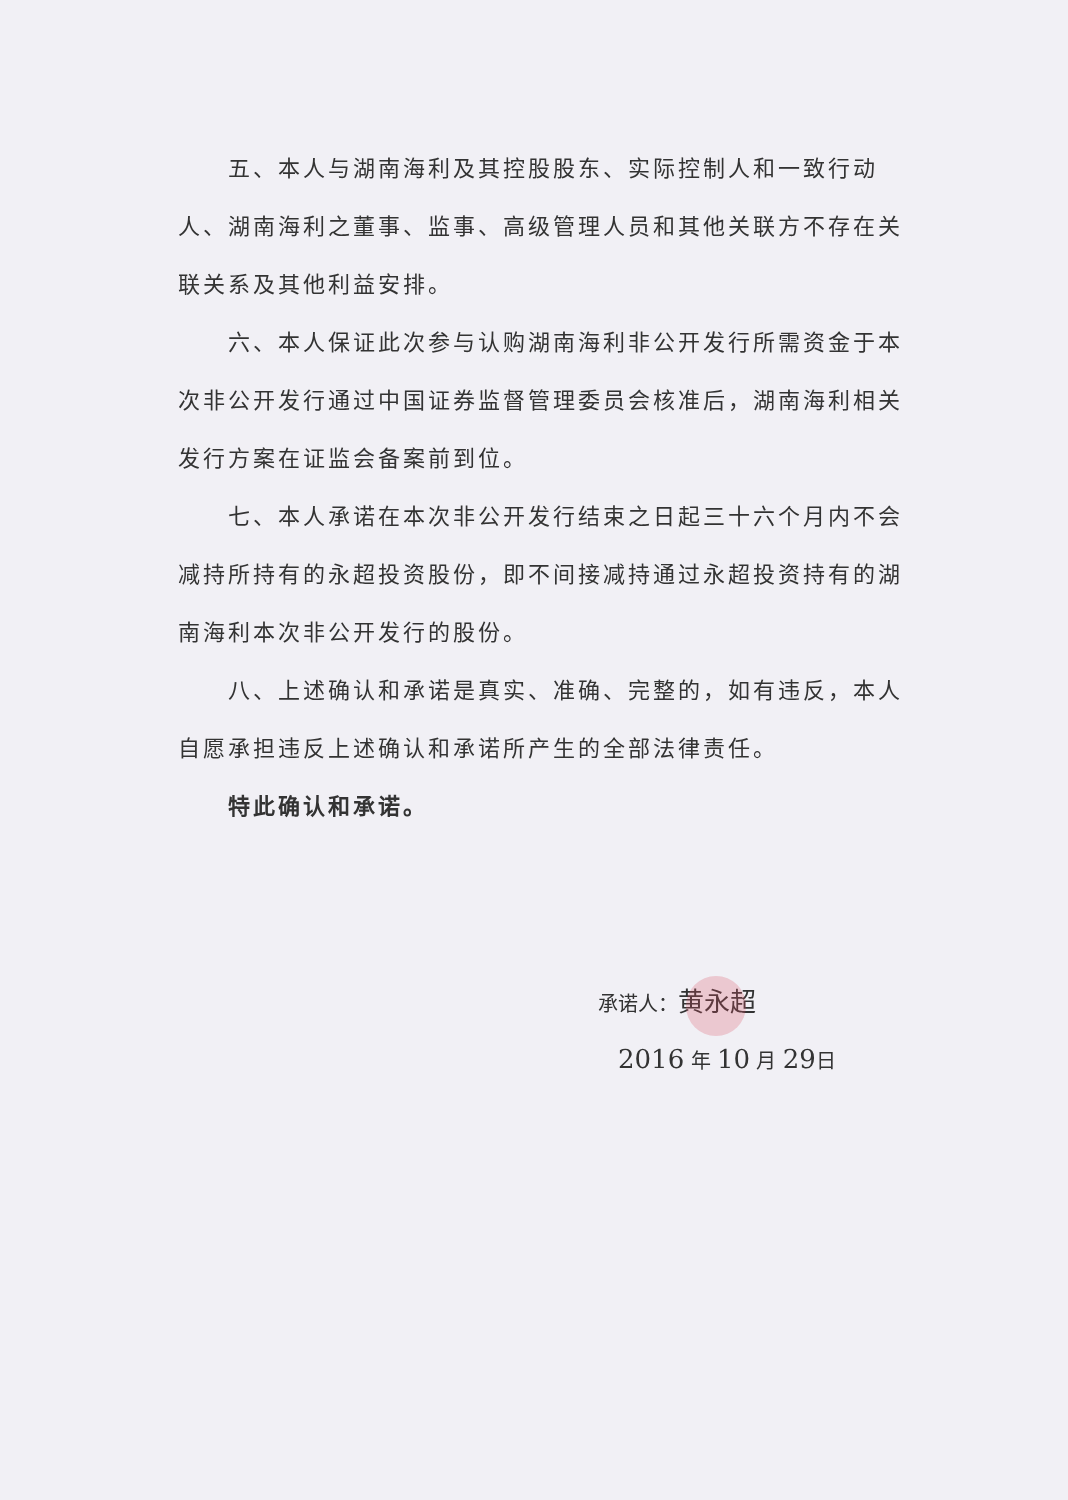五、本人与湖南海利及其控股股东、实际控制人和一致行动人、湖南海利之董事、监事、高级管理人员和其他关联方不存在关联关系及其他利益安排。
六、本人保证此次参与认购湖南海利非公开发行所需资金于本次非公开发行通过中国证券监督管理委员会核准后，湖南海利相关发行方案在证监会备案前到位。
七、本人承诺在本次非公开发行结束之日起三十六个月内不会减持所持有的永超投资股份，即不间接减持通过永超投资持有的湖南海利本次非公开发行的股份。
八、上述确认和承诺是真实、准确、完整的，如有违反，本人自愿承担违反上述确认和承诺所产生的全部法律责任。
特此确认和承诺。
承诺人：黄永超
2016 年 10 月 29日